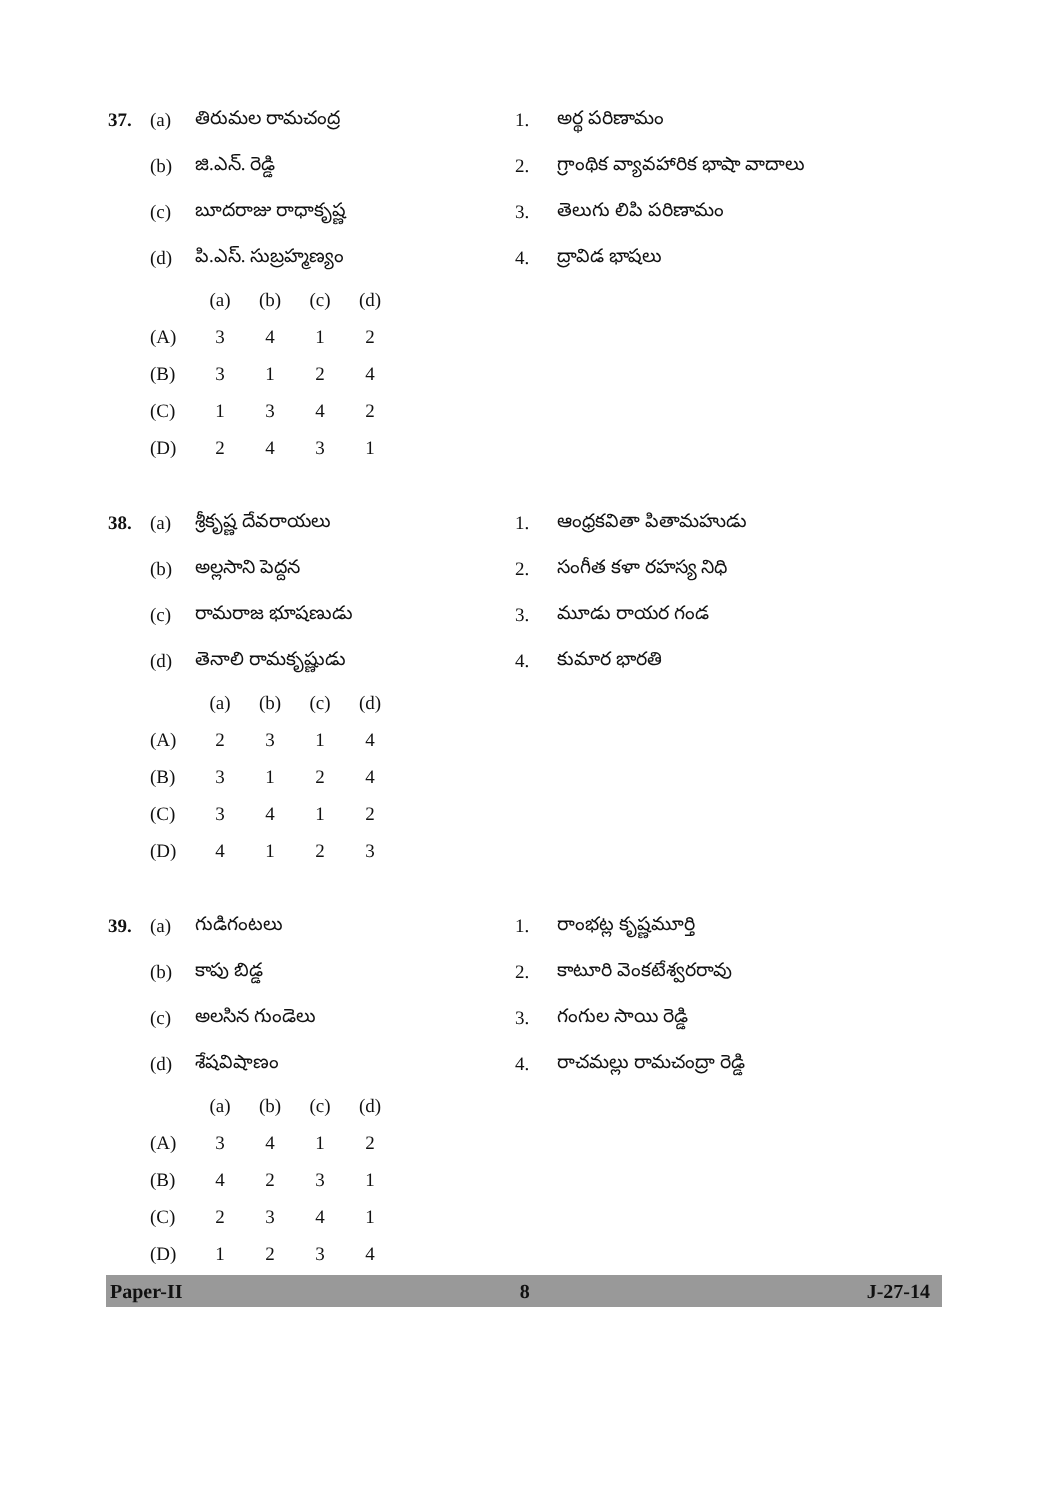| 37. | (a) | తిరుమల రామచంద్ర | 1. | అర్థ పరిణామం |
| | (b) | జి.ఎన్. రెడ్డి | 2. | గ్రాంథిక వ్యావహారిక భాషా వాదాలు |
| | (c) | బూదరాజు రాధాకృష్ణ | 3. | తెలుగు లిపి పరిణామం |
| | (d) | పి.ఎస్. సుబ్రహ్మణ్యం | 4. | ద్రావిడ భాషలు |
| | (a) | (b) | (c) | (d) |
| (A) | 3 | 4 | 1 | 2 |
| (B) | 3 | 1 | 2 | 4 |
| (C) | 1 | 3 | 4 | 2 |
| (D) | 2 | 4 | 3 | 1 |
| 38. | (a) | శ్రీకృష్ణ దేవరాయలు | 1. | ఆంధ్రకవితా పితామహుడు |
| | (b) | అల్లసాని పెద్దన | 2. | సంగీత కళా రహస్య నిధి |
| | (c) | రామరాజ భూషణుడు | 3. | మూడు రాయర గండ |
| | (d) | తెనాలి రామకృష్ణుడు | 4. | కుమార భారతి |
| | (a) | (b) | (c) | (d) |
| (A) | 2 | 3 | 1 | 4 |
| (B) | 3 | 1 | 2 | 4 |
| (C) | 3 | 4 | 1 | 2 |
| (D) | 4 | 1 | 2 | 3 |
| 39. | (a) | గుడిగంటలు | 1. | రాంభట్ల కృష్ణమూర్తి |
| | (b) | కాపు బిడ్డ | 2. | కాటూరి వెంకటేశ్వరరావు |
| | (c) | అలసిన గుండెలు | 3. | గంగుల సాయి రెడ్డి |
| | (d) | శేషవిషాణం | 4. | రాచమల్లు రామచంద్రా రెడ్డి |
| | (a) | (b) | (c) | (d) |
| (A) | 3 | 4 | 1 | 2 |
| (B) | 4 | 2 | 3 | 1 |
| (C) | 2 | 3 | 4 | 1 |
| (D) | 1 | 2 | 3 | 4 |
Paper-II 8 J-27-14